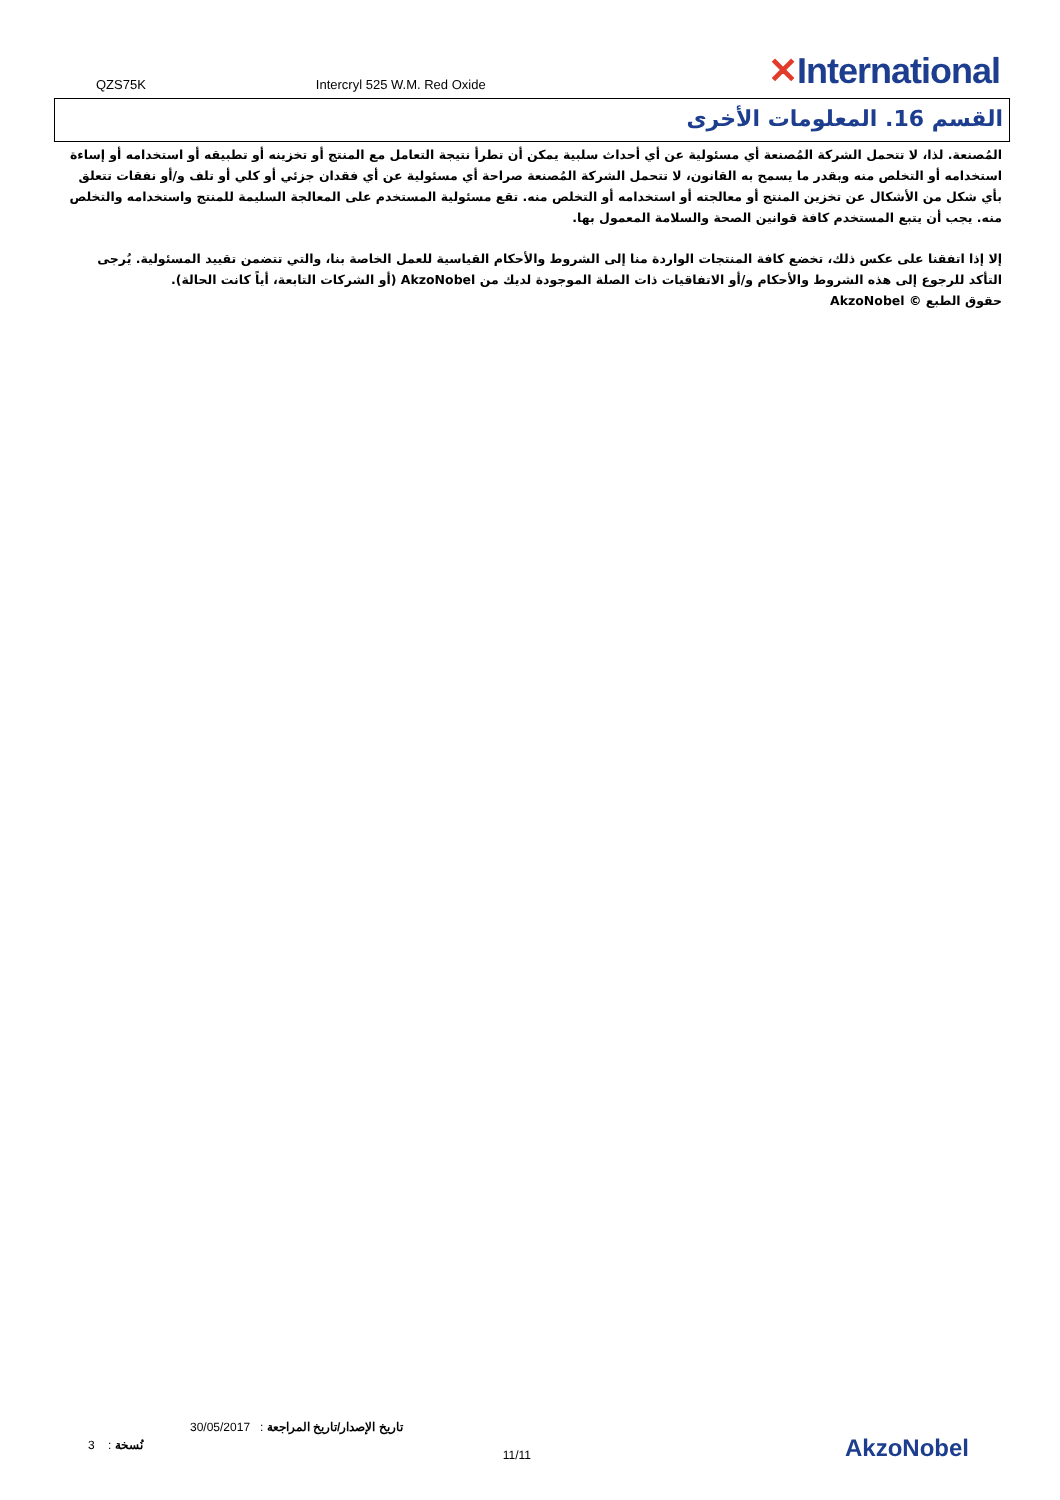QZS75K Intercryl 525 W.M. Red Oxide ✕International
القسم 16. المعلومات الأخرى
المُصنعة. لذا، لا تتحمل الشركة المُصنعة أي مسئولية عن أي أحداث سلبية يمكن أن تطرأ نتيجة التعامل مع المنتج أو تخزينه أو تطبيقه أو استخدامه أو إساءة استخدامه أو التخلص منه وبقدر ما يسمح به القانون، لا تتحمل الشركة المُصنعة صراحة أي مسئولية عن أي فقدان جزئي أو كلي أو تلف و/أو نفقات تتعلق بأي شكل من الأشكال عن تخزين المنتج أو معالجته أو استخدامه أو التخلص منه. تقع مسئولية المستخدم على المعالجة السليمة للمنتج واستخدامه والتخلص منه. يجب أن يتبع المستخدم كافة قوانين الصحة والسلامة المعمول بها.
إلا إذا اتفقنا على عكس ذلك، تخضع كافة المنتجات الواردة منا إلى الشروط والأحكام القياسية للعمل الخاصة بنا، والتي تتضمن تقييد المسئولية. يُرجى التأكد للرجوع إلى هذه الشروط والأحكام و/أو الاتفاقيات ذات الصلة الموجودة لديك من AkzoNobel (أو الشركات التابعة، أياً كانت الحالة).
حقوق الطبع © AkzoNobel
30/05/2017 : تاريخ الإصدار/تاريخ المراجعة
3 : نُسخة 11/11
AkzoNobel